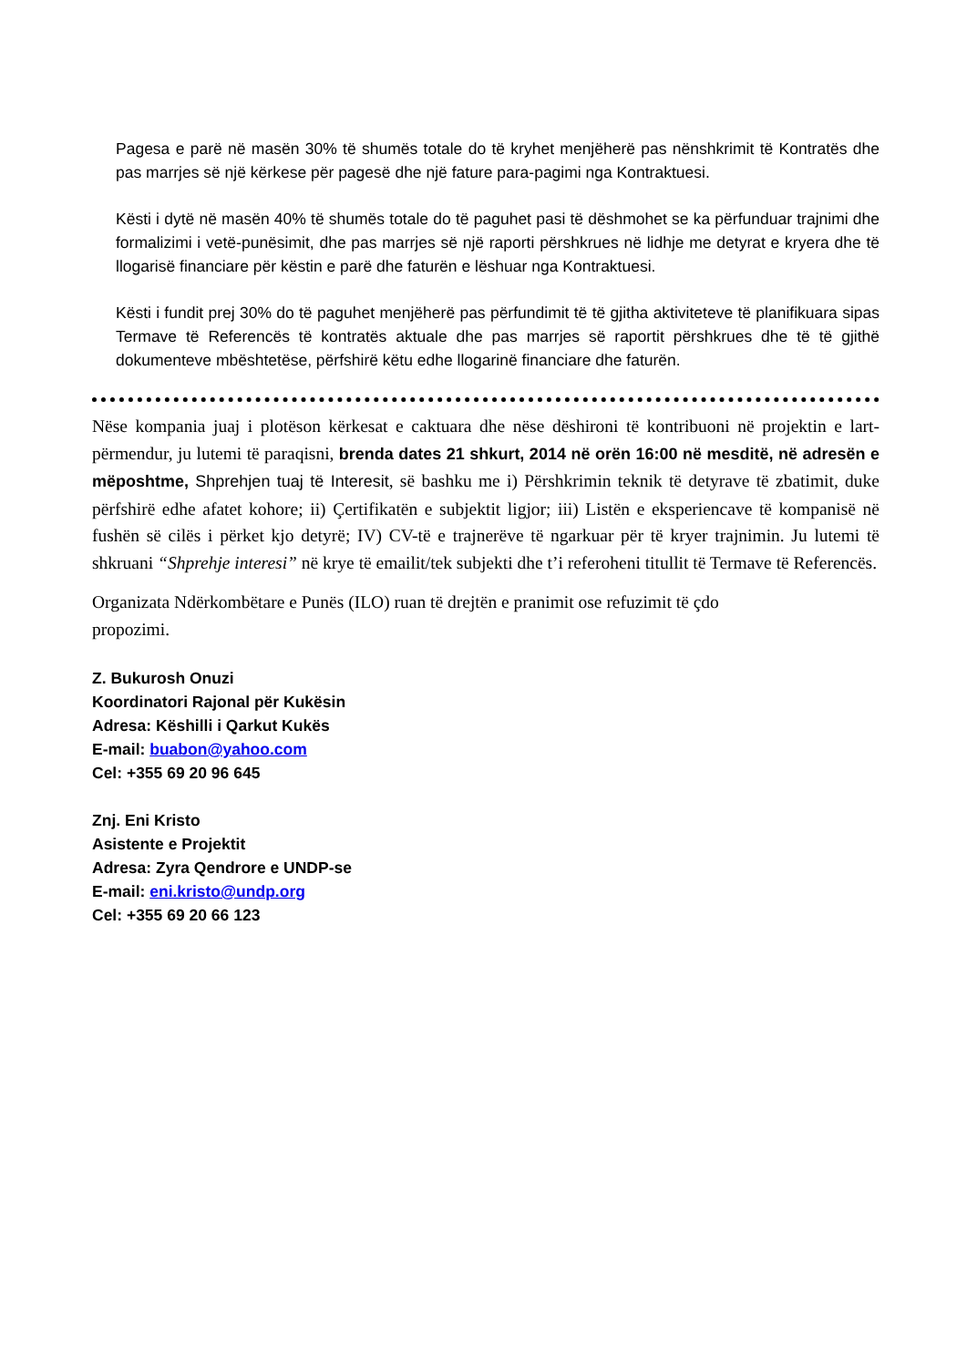Pagesa e parë në masën 30% të shumës totale do të kryhet menjëherë pas nënshkrimit të Kontratës dhe pas marrjes së një kërkese për pagesë dhe një fature para-pagimi nga Kontraktuesi.
Kësti i dytë në masën 40% të shumës totale do të paguhet pasi të dëshmohet se ka përfunduar trajnimi dhe formalizimi i vetë-punësimit, dhe pas marrjes së një raporti përshkrues në lidhje me detyrat e kryera dhe të llogarisë financiare për këstin e parë dhe faturën e lëshuar nga Kontraktuesi.
Kësti i fundit prej 30% do të paguhet menjëherë pas përfundimit të të gjitha aktiviteteve të planifikuara sipas Termave të Referencës të kontratës aktuale dhe pas marrjes së raportit përshkrues dhe të të gjithë dokumenteve mbështetëse, përfshirë këtu edhe llogarinë financiare dhe faturën.
Nëse kompania juaj i plotëson kërkesat e caktuara dhe nëse dëshironi të kontribuoni në projektin e lart-përmendur, ju lutemi të paraqisni, brenda dates 21 shkurt, 2014 në orën 16:00 në mesditë, në adresën e mëposhtme, Shprehjen tuaj të Interesit, së bashku me i) Përshkrimin teknik të detyrave të zbatimit, duke përfshirë edhe afatet kohore; ii) Çertifikatën e subjektit ligjor; iii) Listën e eksperiencave të kompanisë në fushën së cilës i përket kjo detyrë; IV) CV-të e trajnerëve të ngarkuar për të kryer trajnimin. Ju lutemi të shkruani “Shprehje interesi” në krye të emailit/tek subjekti dhe t’i referoheni titullit të Termave të Referencës.
Organizata Ndërkombëtare e Punës (ILO) ruan të drejtën e pranimit ose refuzimit të çdo
propozimi.
Z. Bukurosh Onuzi
Koordinatori Rajonal për Kukësin
Adresa: Këshilli i Qarkut Kukës
E-mail: buabon@yahoo.com
Cel: +355 69 20 96 645
Znj. Eni Kristo
Asistente e Projektit
Adresa: Zyra Qendrore e UNDP-se
E-mail: eni.kristo@undp.org
Cel: +355 69 20 66 123